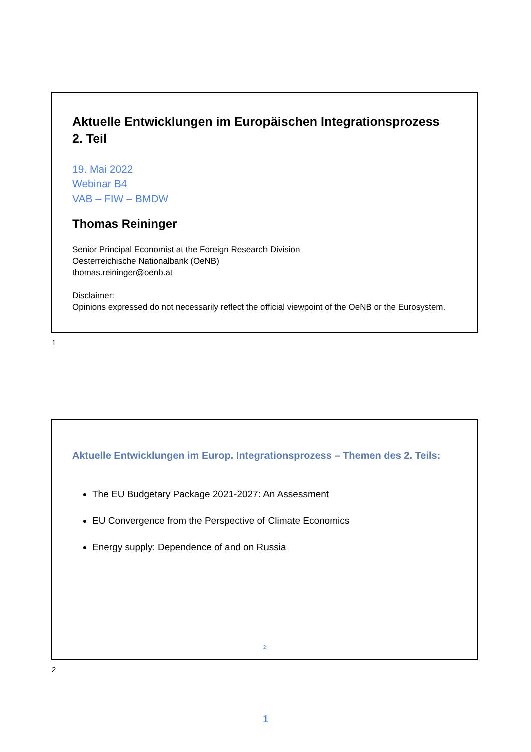Aktuelle Entwicklungen im Europäischen Integrationsprozess
2. Teil
19. Mai 2022
Webinar B4
VAB – FIW – BMDW
Thomas Reininger
Senior Principal Economist at the Foreign Research Division
Oesterreichische Nationalbank (OeNB)
thomas.reininger@oenb.at
Disclaimer:
Opinions expressed do not necessarily reflect the official viewpoint of the OeNB or the Eurosystem.
1
Aktuelle Entwicklungen im Europ. Integrationsprozess – Themen des 2. Teils:
The EU Budgetary Package 2021-2027: An Assessment
EU Convergence from the Perspective of Climate Economics
Energy supply: Dependence of and on Russia
2
2
1